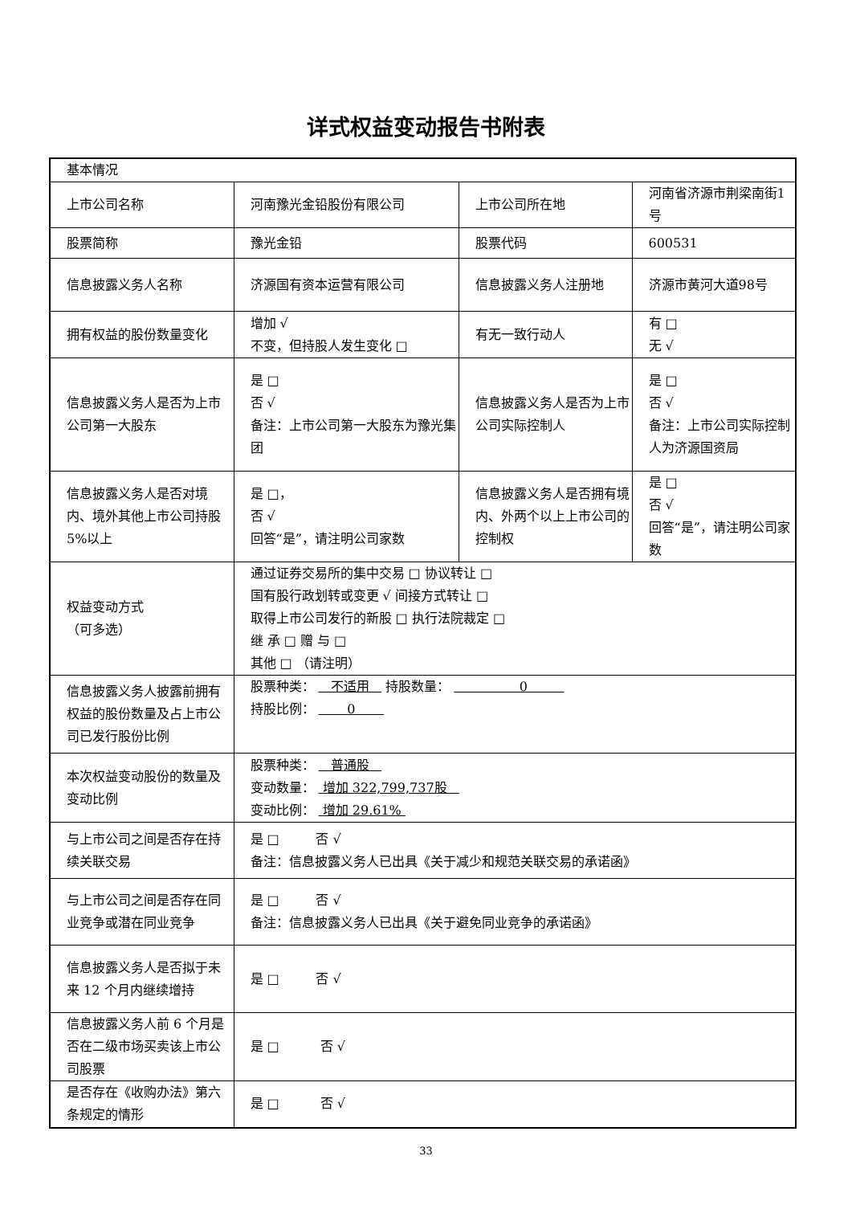详式权益变动报告书附表
| 基本情况 | | | |
| 上市公司名称 | 河南豫光金铅股份有限公司 | 上市公司所在地 | 河南省济源市荆梁南街1号 |
| 股票简称 | 豫光金铅 | 股票代码 | 600531 |
| 信息披露义务人名称 | 济源国有资本运营有限公司 | 信息披露义务人注册地 | 济源市黄河大道98号 |
| 拥有权益的股份数量变化 | 增加 √ 不变，但持股人发生变化 □ | 有无一致行动人 | 有 □ 无 √ |
| 信息披露义务人是否为上市公司第一大股东 | 是 □ 否 √ 备注：上市公司第一大股东为豫光集团 | 信息披露义务人是否为上市公司实际控制人 | 是 □ 否 √ 备注：上市公司实际控制人为济源国资局 |
| 信息披露义务人是否对境内、境外其他上市公司持股 5%以上 | 是 □， 否 √ 回答“是”，请注明公司家数 | 信息披露义务人是否拥有境内、外两个以上上市公司的控制权 | 是 □ 否 √ 回答“是”，请注明公司家数 |
| 权益变动方式 （可多选） | 通过证券交易所的集中交易 □ 协议转让 □ 国有股行政划转或变更 √ 间接方式转让 □ 取得上市公司发行的新股 □ 执行法院裁定 □ 继 承 □ 赠 与 □ 其他 □ （请注明） | | |
| 信息披露义务人披露前拥有权益的股份数量及占上市公司已发行股份比例 | 股票种类： 不适用 持股数量： 0 持股比例： 0 | | |
| 本次权益变动股份的数量及变动比例 | 股票种类： 普通股 变动数量： 增加 322,799,737股 变动比例： 增加 29.61% | | |
| 与上市公司之间是否存在持续关联交易 | 是 □ 否 √ 备注：信息披露义务人已出具《关于减少和规范关联交易的承诺函》 | | |
| 与上市公司之间是否存在同业竞争或潜在同业竞争 | 是 □ 否 √ 备注：信息披露义务人已出具《关于避免同业竞争的承诺函》 | | |
| 信息披露义务人是否拟于未来 12 个月内继续增持 | 是 □ 否 √ | | |
| 信息披露义务人前 6 个月是否在二级市场买卖该上市公司股票 | 是 □ 否 √ | | |
| 是否存在《收购办法》第六条规定的情形 | 是 □ 否 √ | | |
33